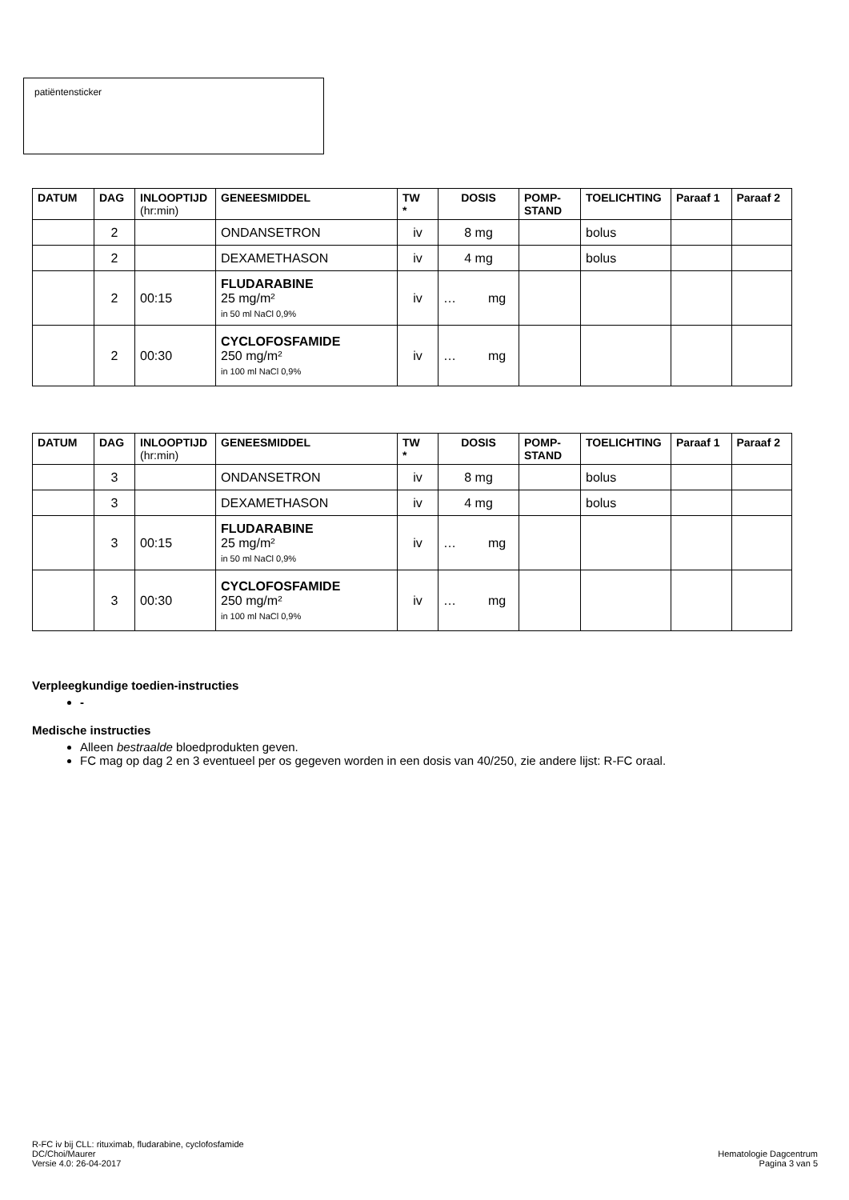patiëntensticker
| DATUM | DAG | INLOOPTIJD (hr:min) | GENEESMIDDEL | TW * | DOSIS | POMP- STAND | TOELICHTING | Paraaf 1 | Paraaf 2 |
| --- | --- | --- | --- | --- | --- | --- | --- | --- | --- |
| | 2 | | ONDANSETRON | iv | 8 mg | | bolus | | |
| | 2 | | DEXAMETHASON | iv | 4 mg | | bolus | | |
| | 2 | 00:15 | FLUDARABINE 25 mg/m² in 50 ml NaCl 0,9% | iv | … mg | | | | |
| | 2 | 00:30 | CYCLOFOSFAMIDE 250 mg/m² in 100 ml NaCl 0,9% | iv | … mg | | | | |
| DATUM | DAG | INLOOPTIJD (hr:min) | GENEESMIDDEL | TW * | DOSIS | POMP- STAND | TOELICHTING | Paraaf 1 | Paraaf 2 |
| --- | --- | --- | --- | --- | --- | --- | --- | --- | --- |
| | 3 | | ONDANSETRON | iv | 8 mg | | bolus | | |
| | 3 | | DEXAMETHASON | iv | 4 mg | | bolus | | |
| | 3 | 00:15 | FLUDARABINE 25 mg/m² in 50 ml NaCl 0,9% | iv | … mg | | | | |
| | 3 | 00:30 | CYCLOFOSFAMIDE 250 mg/m² in 100 ml NaCl 0,9% | iv | … mg | | | | |
Verpleegkundige toedien-instructies
-
Medische instructies
Alleen bestraalde bloedprodukten geven.
FC mag op dag 2 en 3 eventueel per os gegeven worden in een dosis van 40/250, zie andere lijst: R-FC oraal.
R-FC iv bij CLL: rituximab, fludarabine, cyclofosfamide
DC/Choi/Maurer
Versie 4.0: 26-04-2017
Hematologie Dagcentrum
Pagina 3 van 5